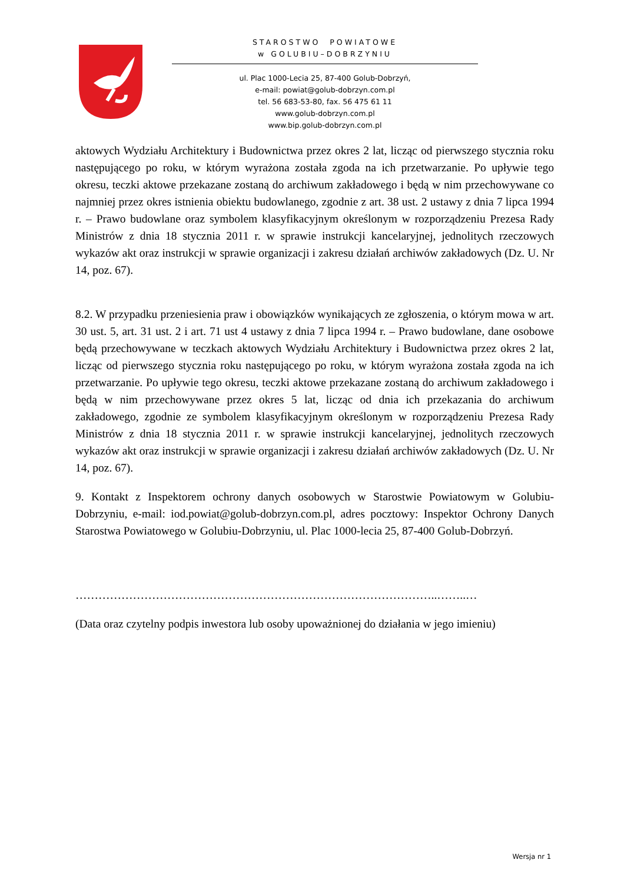STAROSTWO POWIATOWE
w GOLUBIU–DOBRZYNIU
ul. Plac 1000-Lecia 25, 87-400 Golub-Dobrzyń,
e-mail: powiat@golub-dobrzyn.com.pl
tel. 56 683-53-80, fax. 56 475 61 11
www.golub-dobrzyn.com.pl
www.bip.golub-dobrzyn.com.pl
aktowych Wydziału Architektury i Budownictwa przez okres 2 lat, licząc od pierwszego stycznia roku następującego po roku, w którym wyrażona została zgoda na ich przetwarzanie. Po upływie tego okresu, teczki aktowe przekazane zostaną do archiwum zakładowego i będą w nim przechowywane co najmniej przez okres istnienia obiektu budowlanego, zgodnie z art. 38 ust. 2 ustawy z dnia 7 lipca 1994 r. – Prawo budowlane oraz symbolem klasyfikacyjnym określonym w rozporządzeniu Prezesa Rady Ministrów z dnia 18 stycznia 2011 r. w sprawie instrukcji kancelaryjnej, jednolitych rzeczowych wykazów akt oraz instrukcji w sprawie organizacji i zakresu działań archiwów zakładowych (Dz. U. Nr 14, poz. 67).
8.2. W przypadku przeniesienia praw i obowiązków wynikających ze zgłoszenia, o którym mowa w art. 30 ust. 5, art. 31 ust. 2 i art. 71 ust 4 ustawy z dnia 7 lipca 1994 r. – Prawo budowlane, dane osobowe będą przechowywane w teczkach aktowych Wydziału Architektury i Budownictwa przez okres 2 lat, licząc od pierwszego stycznia roku następującego po roku, w którym wyrażona została zgoda na ich przetwarzanie. Po upływie tego okresu, teczki aktowe przekazane zostaną do archiwum zakładowego i będą w nim przechowywane przez okres 5 lat, licząc od dnia ich przekazania do archiwum zakładowego, zgodnie ze symbolem klasyfikacyjnym określonym w rozporządzeniu Prezesa Rady Ministrów z dnia 18 stycznia 2011 r. w sprawie instrukcji kancelaryjnej, jednolitych rzeczowych wykazów akt oraz instrukcji w sprawie organizacji i zakresu działań archiwów zakładowych (Dz. U. Nr 14, poz. 67).
9. Kontakt z Inspektorem ochrony danych osobowych w Starostwie Powiatowym w Golubiu-Dobrzyniu, e-mail: iod.powiat@golub-dobrzyn.com.pl, adres pocztowy: Inspektor Ochrony Danych Starostwa Powiatowego w Golubiu-Dobrzyniu, ul. Plac 1000-lecia 25, 87-400 Golub-Dobrzyń.
…………………………………………………………………………………..……..…
(Data oraz czytelny podpis inwestora lub osoby upoważnionej do działania w jego imieniu)
Wersja nr 1